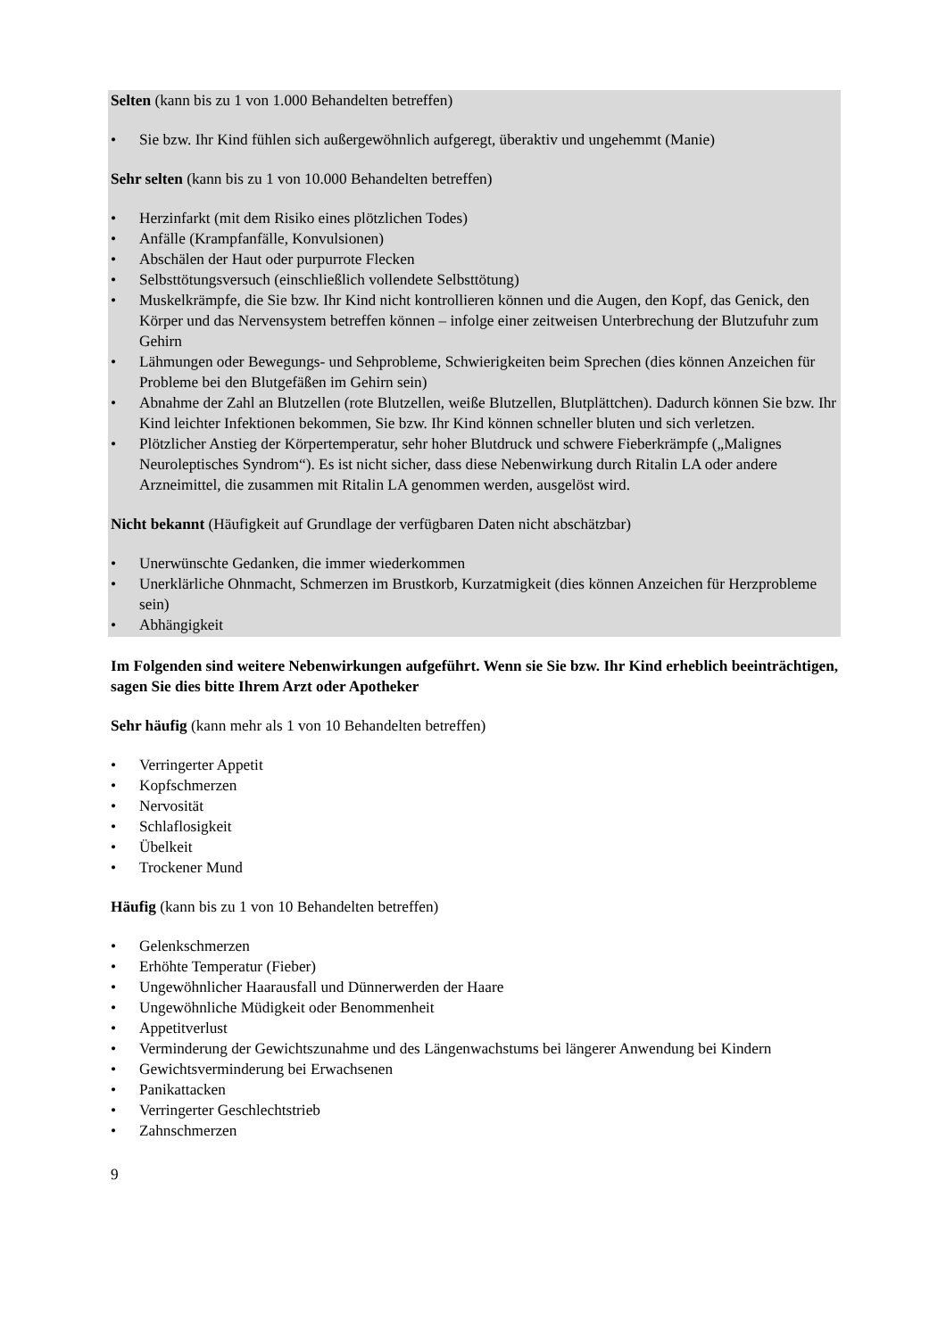Selten (kann bis zu 1 von 1.000 Behandelten betreffen)
• Sie bzw. Ihr Kind fühlen sich außergewöhnlich aufgeregt, überaktiv und ungehemmt (Manie)
Sehr selten (kann bis zu 1 von 10.000 Behandelten betreffen)
• Herzinfarkt (mit dem Risiko eines plötzlichen Todes)
• Anfälle (Krampfanfälle, Konvulsionen)
• Abschälen der Haut oder purpurrote Flecken
• Selbsttötungsversuch (einschließlich vollendete Selbsttötung)
• Muskelkrämpfe, die Sie bzw. Ihr Kind nicht kontrollieren können und die Augen, den Kopf, das Genick, den Körper und das Nervensystem betreffen können – infolge einer zeitweisen Unterbrechung der Blutzufuhr zum Gehirn
• Lähmungen oder Bewegungs- und Sehprobleme, Schwierigkeiten beim Sprechen (dies können Anzeichen für Probleme bei den Blutgefäßen im Gehirn sein)
• Abnahme der Zahl an Blutzellen (rote Blutzellen, weiße Blutzellen, Blutplättchen). Dadurch können Sie bzw. Ihr Kind leichter Infektionen bekommen, Sie bzw. Ihr Kind können schneller bluten und sich verletzen.
• Plötzlicher Anstieg der Körpertemperatur, sehr hoher Blutdruck und schwere Fieberkrämpfe („Malignes Neuroleptisches Syndrom“). Es ist nicht sicher, dass diese Nebenwirkung durch Ritalin LA oder andere Arzneimittel, die zusammen mit Ritalin LA genommen werden, ausgelöst wird.
Nicht bekannt (Häufigkeit auf Grundlage der verfügbaren Daten nicht abschätzbar)
• Unerwünschte Gedanken, die immer wiederkommen
• Unerklärliche Ohnmacht, Schmerzen im Brustkorb, Kurzatmigkeit (dies können Anzeichen für Herzprobleme sein)
• Abhängigkeit
Im Folgenden sind weitere Nebenwirkungen aufgeführt. Wenn sie Sie bzw. Ihr Kind erheblich beeinträchtigen, sagen Sie dies bitte Ihrem Arzt oder Apotheker
Sehr häufig (kann mehr als 1 von 10 Behandelten betreffen)
• Verringerter Appetit
• Kopfschmerzen
• Nervosität
• Schlaflosigkeit
• Übelkeit
• Trockener Mund
Häufig (kann bis zu 1 von 10 Behandelten betreffen)
• Gelenkschmerzen
• Erhöhte Temperatur (Fieber)
• Ungewöhnlicher Haarausfall und Dünnerwerden der Haare
• Ungewöhnliche Müdigkeit oder Benommenheit
• Appetitverlust
• Verminderung der Gewichtszunahme und des Längenwachstums bei längerer Anwendung bei Kindern
• Gewichtsverminderung bei Erwachsenen
• Panikattacken
• Verringerter Geschlechtstrieb
• Zahnschmerzen
9